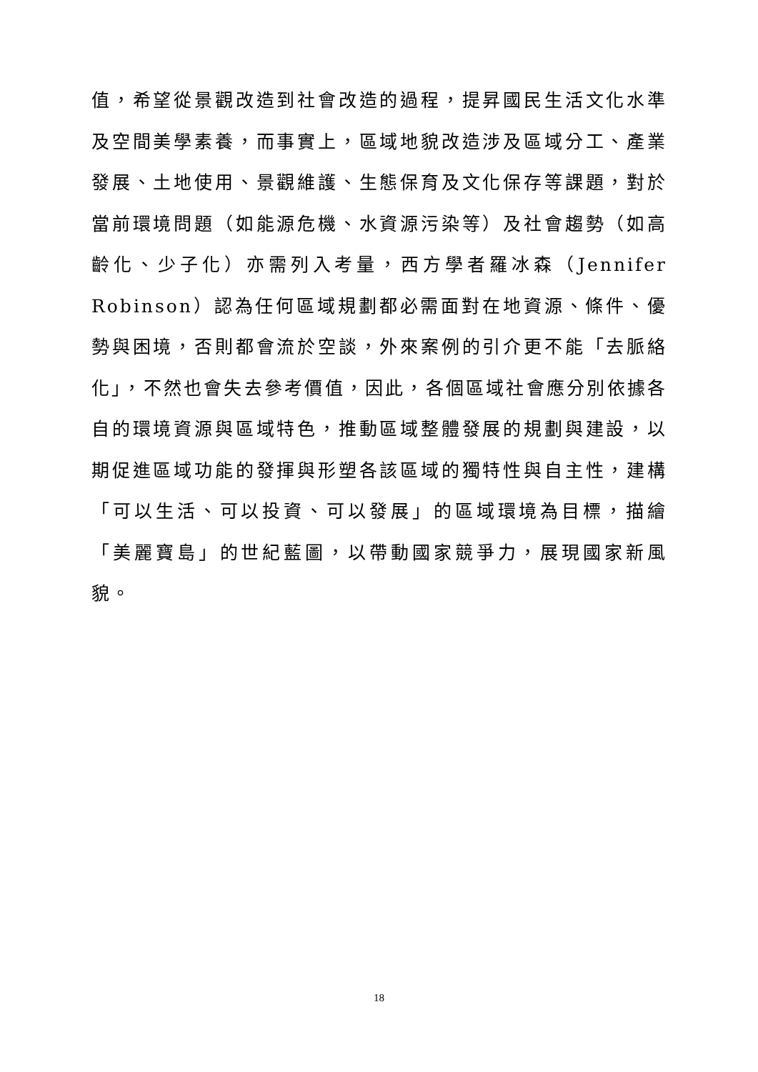值，希望從景觀改造到社會改造的過程，提昇國民生活文化水準及空間美學素養，而事實上，區域地貌改造涉及區域分工、產業發展、土地使用、景觀維護、生態保育及文化保存等課題，對於當前環境問題（如能源危機、水資源污染等）及社會趨勢（如高齡化、少子化）亦需列入考量，西方學者羅冰森（Jennifer Robinson）認為任何區域規劃都必需面對在地資源、條件、優勢與困境，否則都會流於空談，外來案例的引介更不能「去脈絡化」，不然也會失去參考價值，因此，各個區域社會應分別依據各自的環境資源與區域特色，推動區域整體發展的規劃與建設，以期促進區域功能的發揮與形塑各該區域的獨特性與自主性，建構「可以生活、可以投資、可以發展」的區域環境為目標，描繪「美麗寶島」的世紀藍圖，以帶動國家競爭力，展現國家新風貌。
18